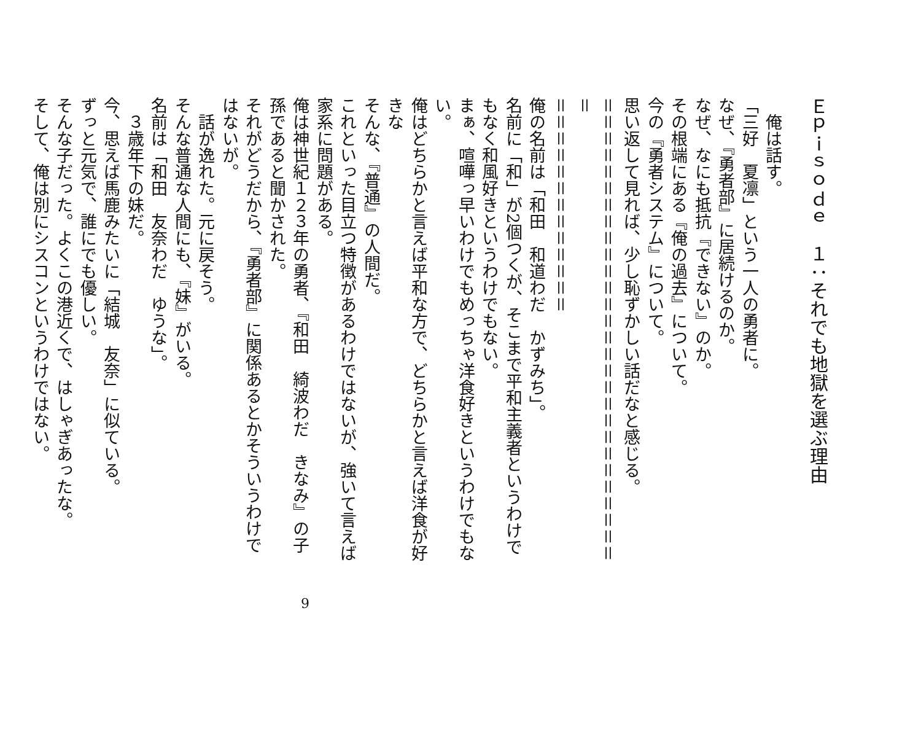Ｅｐｉｓｏｄｅ　１：それでも地獄を選ぶ理由
　俺は話す。
「三好　夏凛」という一人の勇者に。
なぜ、『勇者部』に居続けるのか。
なぜ、なにも抵抗『できない』のか。
その根端にある『俺の過去』について。
今の『勇者システム』について。
思い返して見れば、少し恥ずかしい話だなと感じる。
＝＝＝＝＝＝＝＝＝＝＝＝＝＝＝＝＝＝＝＝＝＝＝＝＝＝＝＝＝
＝＝＝＝＝＝＝＝＝＝＝＝＝
俺の名前は「和田　和道わだ　かずみち」。
名前に「和」が2個つくが、そこまで平和主義者というわけでもなく和風好きというわけでもない。
まぁ、喧嘩っ早いわけでもめっちゃ洋食好きというわけでもない。
俺はどちらかと言えば平和な方で、どちらかと言えば洋食が好きな
そんな、『普通』の人間だ。
これといった目立つ特徴があるわけではないが、強いて言えば家系に問題がある。
俺は神世紀１２３年の勇者、『和田　綺波わだ　きなみ』の子孫であると聞かされた。
それがどうだから、『勇者部』に関係あるとかそういうわけではないが。
　話が逸れた。元に戻そう。
そんな普通な人間にも、『妹』がいる。
名前は「和田　友奈わだ　ゆうな」。
　３歳年下の妹だ。
今、思えば馬鹿みたいに「結城　友奈」に似ている。
ずっと元気で、誰にでも優しい。
そんな子だった。よくこの港近くで、はしゃぎあったな。
そして、俺は別にシスコンというわけではない。
9